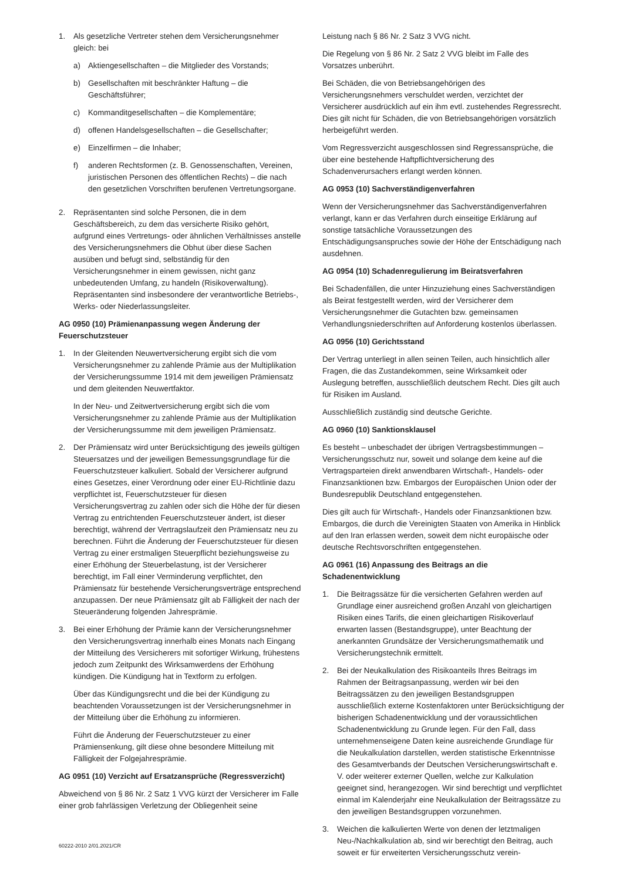1. Als gesetzliche Vertreter stehen dem Versicherungsnehmer gleich: bei
a) Aktiengesellschaften – die Mitglieder des Vorstands;
b) Gesellschaften mit beschränkter Haftung – die Geschäftsführer;
c) Kommanditgesellschaften – die Komplementäre;
d) offenen Handelsgesellschaften – die Gesellschafter;
e) Einzelfirmen – die Inhaber;
f) anderen Rechtsformen (z. B. Genossenschaften, Vereinen, juristischen Personen des öffentlichen Rechts) – die nach den gesetzlichen Vorschriften berufenen Vertretungsorgane.
2. Repräsentanten sind solche Personen, die in dem Geschäftsbereich, zu dem das versicherte Risiko gehört, aufgrund eines Vertretungs- oder ähnlichen Verhältnisses anstelle des Versicherungsnehmers die Obhut über diese Sachen ausüben und befugt sind, selbständig für den Versicherungsnehmer in einem gewissen, nicht ganz unbedeutenden Umfang, zu handeln (Risikoverwaltung). Repräsentanten sind insbesondere der verantwortliche Betriebs-, Werks- oder Niederlassungsleiter.
AG 0950 (10) Prämienanpassung wegen Änderung der Feuerschutzsteuer
1. In der Gleitenden Neuwertversicherung ergibt sich die vom Versicherungsnehmer zu zahlende Prämie aus der Multiplikation der Versicherungssumme 1914 mit dem jeweiligen Prämiensatz und dem gleitenden Neuwertfaktor.
In der Neu- und Zeitwertversicherung ergibt sich die vom Versicherungsnehmer zu zahlende Prämie aus der Multiplikation der Versicherungssumme mit dem jeweiligen Prämiensatz.
2. Der Prämiensatz wird unter Berücksichtigung des jeweils gültigen Steuersatzes und der jeweiligen Bemessungsgrundlage für die Feuerschutzsteuer kalkuliert. Sobald der Versicherer aufgrund eines Gesetzes, einer Verordnung oder einer EU-Richtlinie dazu verpflichtet ist, Feuerschutzsteuer für diesen Versicherungsvertrag zu zahlen oder sich die Höhe der für diesen Vertrag zu entrichtenden Feuerschutzsteuer ändert, ist dieser berechtigt, während der Vertragslaufzeit den Prämiensatz neu zu berechnen. Führt die Änderung der Feuerschutzsteuer für diesen Vertrag zu einer erstmaligen Steuerpflicht beziehungsweise zu einer Erhöhung der Steuerbelastung, ist der Versicherer berechtigt, im Fall einer Verminderung verpflichtet, den Prämiensatz für bestehende Versicherungsverträge entsprechend anzupassen. Der neue Prämiensatz gilt ab Fälligkeit der nach der Steueränderung folgenden Jahresprämie.
3. Bei einer Erhöhung der Prämie kann der Versicherungsnehmer den Versicherungsvertrag innerhalb eines Monats nach Eingang der Mitteilung des Versicherers mit sofortiger Wirkung, frühestens jedoch zum Zeitpunkt des Wirksamwerdens der Erhöhung kündigen. Die Kündigung hat in Textform zu erfolgen.
Über das Kündigungsrecht und die bei der Kündigung zu beachtenden Voraussetzungen ist der Versicherungsnehmer in der Mitteilung über die Erhöhung zu informieren.
Führt die Änderung der Feuerschutzsteuer zu einer Prämiensenkung, gilt diese ohne besondere Mitteilung mit Fälligkeit der Folgejahresprämie.
AG 0951 (10) Verzicht auf Ersatzansprüche (Regressverzicht)
Abweichend von § 86 Nr. 2 Satz 1 VVG kürzt der Versicherer im Falle einer grob fahrlässigen Verletzung der Obliegenheit seine
Leistung nach § 86 Nr. 2 Satz 3 VVG nicht.
Die Regelung von § 86 Nr. 2 Satz 2 VVG bleibt im Falle des Vorsatzes unberührt.
Bei Schäden, die von Betriebsangehörigen des Versicherungsnehmers verschuldet werden, verzichtet der Versicherer ausdrücklich auf ein ihm evtl. zustehendes Regressrecht. Dies gilt nicht für Schäden, die von Betriebsangehörigen vorsätzlich herbeigeführt werden.
Vom Regressverzicht ausgeschlossen sind Regressansprüche, die über eine bestehende Haftpflichtversicherung des Schadenverursachers erlangt werden können.
AG 0953 (10) Sachverständigenverfahren
Wenn der Versicherungsnehmer das Sachverständigenverfahren verlangt, kann er das Verfahren durch einseitige Erklärung auf sonstige tatsächliche Voraussetzungen des Entschädigungsanspruches sowie der Höhe der Entschädigung nach ausdehnen.
AG 0954 (10) Schadenregulierung im Beiratsverfahren
Bei Schadenfällen, die unter Hinzuziehung eines Sachverständigen als Beirat festgestellt werden, wird der Versicherer dem Versicherungsnehmer die Gutachten bzw. gemeinsamen Verhandlungsniederschriften auf Anforderung kostenlos überlassen.
AG 0956 (10) Gerichtsstand
Der Vertrag unterliegt in allen seinen Teilen, auch hinsichtlich aller Fragen, die das Zustandekommen, seine Wirksamkeit oder Auslegung betreffen, ausschließlich deutschem Recht. Dies gilt auch für Risiken im Ausland.
Ausschließlich zuständig sind deutsche Gerichte.
AG 0960 (10) Sanktionsklausel
Es besteht – unbeschadet der übrigen Vertragsbestimmungen – Versicherungsschutz nur, soweit und solange dem keine auf die Vertragsparteien direkt anwendbaren Wirtschaft-, Handels- oder Finanzsanktionen bzw. Embargos der Europäischen Union oder der Bundesrepublik Deutschland entgegenstehen.
Dies gilt auch für Wirtschaft-, Handels oder Finanzsanktionen bzw. Embargos, die durch die Vereinigten Staaten von Amerika in Hinblick auf den Iran erlassen werden, soweit dem nicht europäische oder deutsche Rechtsvorschriften entgegenstehen.
AG 0961 (16) Anpassung des Beitrags an die Schadenentwicklung
1. Die Beitragssätze für die versicherten Gefahren werden auf Grundlage einer ausreichend großen Anzahl von gleichartigen Risiken eines Tarifs, die einen gleichartigen Risikoverlauf erwarten lassen (Bestandsgruppe), unter Beachtung der anerkannten Grundsätze der Versicherungsmathematik und Versicherungstechnik ermittelt.
2. Bei der Neukalkulation des Risikoanteils Ihres Beitrags im Rahmen der Beitragsanpassung, werden wir bei den Beitragssätzen zu den jeweiligen Bestandsgruppen ausschließlich externe Kostenfaktoren unter Berücksichtigung der bisherigen Schadenentwicklung und der voraussichtlichen Schadenentwicklung zu Grunde legen. Für den Fall, dass unternehmenseigene Daten keine ausreichende Grundlage für die Neukalkulation darstellen, werden statistische Erkenntnisse des Gesamtverbands der Deutschen Versicherungswirtschaft e. V. oder weiterer externer Quellen, welche zur Kalkulation geeignet sind, herangezogen. Wir sind berechtigt und verpflichtet einmal im Kalenderjahr eine Neukalkulation der Beitragssätze zu den jeweiligen Bestandsgruppen vorzunehmen.
3. Weichen die kalkulierten Werte von denen der letztmaligen Neu-/Nachkalkulation ab, sind wir berechtigt den Beitrag, auch soweit er für erweiterten Versicherungsschutz verein-
60222-2010 2/01.2021/CR